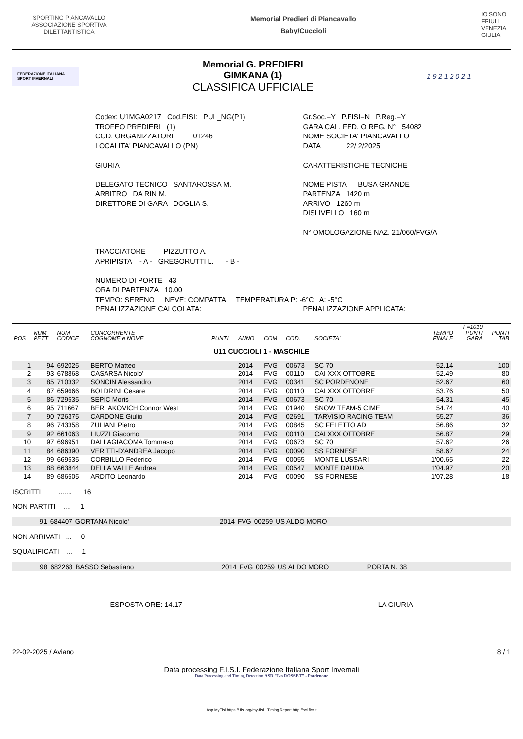SPORTING PIANCAVALLO ASSOCIAZIONE SPORTIVA DILETTANTISTICA
Memorial Predieri di Piancavallo
Baby/Cuccioli
IO SONO FRIULI VENEZIA GIULIA
FEDERAZIONE ITALIANA SPORT INVERNALI
Memorial G. PREDIERI
GIMKANA (1)
CLASSIFICA UFFICIALE
1 9 2 1 2 0 2 1
Codex: U1MGA0217 Cod.FISI: PUL_NG(P1)
Gr.Soc.=Y P.FISI=N P.Reg.=Y
TROFEO PREDIERI (1) GARA CAL. FED. O REG. N° 54082
COD. ORGANIZZATORI 01246
NOME SOCIETA' PIANCAVALLO
LOCALITA' PIANCAVALLO (PN) DATA 22/ 2/2025
GIURIA CARATTERISTICHE TECNICHE
DELEGATO TECNICO SANTAROSSA M.
NOME PISTA BUSA GRANDE
ARBITRO DA RIN M. PARTENZA 1420 m
DIRETTORE DI GARA DOGLIA S. ARRIVO 1260 m
DISLIVELLO 160 m
N° OMOLOGAZIONE NAZ. 21/060/FVG/A
TRACCIATORE PIZZUTTO A.
APRIPISTA - A - GREGORUTTI L. - B -
NUMERO DI PORTE 43
ORA DI PARTENZA 10.00
TEMPO: SERENO NEVE: COMPATTA TEMPERATURA P: -6°C A: -5°C
PENALIZZAZIONE CALCOLATA: PENALIZZAZIONE APPLICATA:
| POS | NUM PETT | NUM CODICE | CONCORRENTE COGNOME e NOME | PUNTI | ANNO | COM | COD. | SOCIETA' | TEMPO FINALE | F=1010 PUNTI GARA | PUNTI TAB |
| --- | --- | --- | --- | --- | --- | --- | --- | --- | --- | --- | --- |
| U11 CUCCIOLI 1 - MASCHILE | | | | | | | | | | | |
| 1 | 94 | 692025 | BERTO Matteo | | 2014 | FVG | 00673 | SC 70 | 52.14 | | 100 |
| 2 | 93 | 678868 | CASARSA Nicolo' | | 2014 | FVG | 00110 | CAI XXX OTTOBRE | 52.49 | | 80 |
| 3 | 85 | 710332 | SONCIN Alessandro | | 2014 | FVG | 00341 | SC PORDENONE | 52.67 | | 60 |
| 4 | 87 | 659666 | BOLDRINI Cesare | | 2014 | FVG | 00110 | CAI XXX OTTOBRE | 53.76 | | 50 |
| 5 | 86 | 729535 | SEPIC Moris | | 2014 | FVG | 00673 | SC 70 | 54.31 | | 45 |
| 6 | 95 | 711667 | BERLAKOVICH Connor West | | 2014 | FVG | 01940 | SNOW TEAM-5 CIME | 54.74 | | 40 |
| 7 | 90 | 726375 | CARDONE Giulio | | 2014 | FVG | 02691 | TARVISIO RACING TEAM | 55.27 | | 36 |
| 8 | 96 | 743358 | ZULIANI Pietro | | 2014 | FVG | 00845 | SC FELETTO AD | 56.86 | | 32 |
| 9 | 92 | 661063 | LIUZZI Giacomo | | 2014 | FVG | 00110 | CAI XXX OTTOBRE | 56.87 | | 29 |
| 10 | 97 | 696951 | DALLAGIACOMA Tommaso | | 2014 | FVG | 00673 | SC 70 | 57.62 | | 26 |
| 11 | 84 | 686390 | VERITTI-D'ANDREA Jacopo | | 2014 | FVG | 00090 | SS FORNESE | 58.67 | | 24 |
| 12 | 99 | 669535 | CORBILLO Federico | | 2014 | FVG | 00055 | MONTE LUSSARI | 1'00.65 | | 22 |
| 13 | 88 | 663844 | DELLA VALLE Andrea | | 2014 | FVG | 00547 | MONTE DAUDA | 1'04.97 | | 20 |
| 14 | 89 | 686505 | ARDITO Leonardo | | 2014 | FVG | 00090 | SS FORNESE | 1'07.28 | | 18 |
ISCRITTI ....... 16
NON PARTITI .... 1
| | 91 | 684407 | GORTANA Nicolo' | 2014 | FVG | 00259 | US ALDO MORO |
NON ARRIVATI ... 0
SQUALIFICATI ... 1
| | 98 | 682268 | BASSO Sebastiano | 2014 | FVG | 00259 | US ALDO MORO | PORTA N. 38 |
ESPOSTA ORE: 14.17 LA GIURIA
22-02-2025 / Aviano 8 / 1
Data processing F.I.S.I. Federazione Italiana Sport Invernali
Data Processing and Timing Detection ASD "Ivo ROSSET" - Pordenone
App MyFisi https:// fisi.org/my-fisi Timing Report http://sci.ficr.it